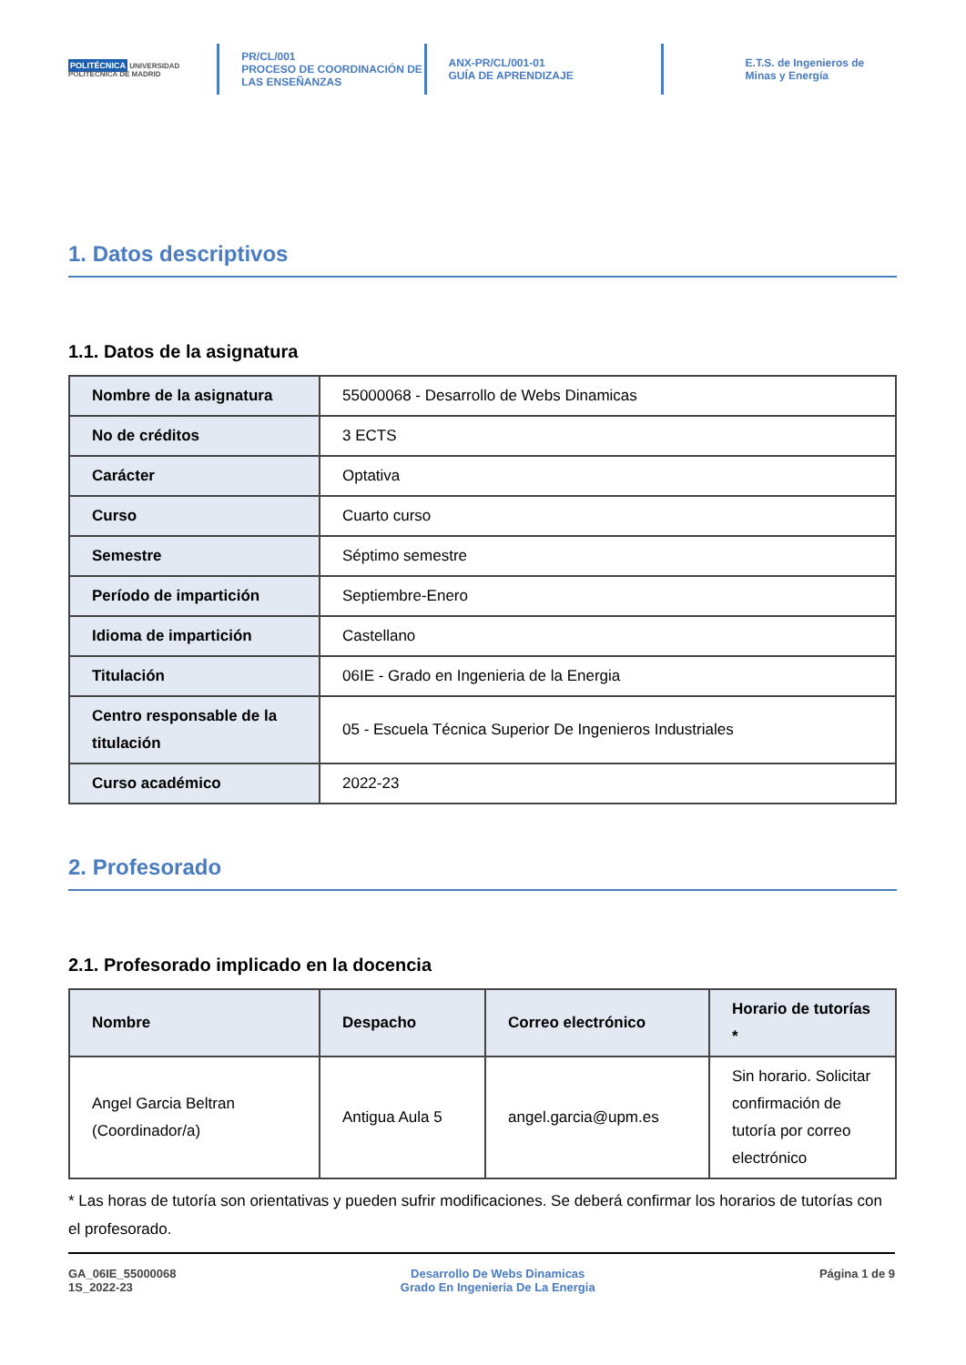POLITÉCNICA UNIVERSIDAD POLITÉCNICA DE MADRID
PR/CL/001
PROCESO DE COORDINACIÓN DE
LAS ENSEÑANZAS
ANX-PR/CL/001-01
GUÍA DE APRENDIZAJE
E.T.S. de Ingenieros de
Minas y Energía
1. Datos descriptivos
1.1. Datos de la asignatura
| Nombre de la asignatura | 55000068 - Desarrollo de Webs Dinamicas |
| No de créditos | 3 ECTS |
| Carácter | Optativa |
| Curso | Cuarto curso |
| Semestre | Séptimo semestre |
| Período de impartición | Septiembre-Enero |
| Idioma de impartición | Castellano |
| Titulación | 06IE - Grado en Ingenieria de la Energia |
| Centro responsable de la titulación | 05 - Escuela Técnica Superior De Ingenieros Industriales |
| Curso académico | 2022-23 |
2. Profesorado
2.1. Profesorado implicado en la docencia
| Nombre | Despacho | Correo electrónico | Horario de tutorías * |
| --- | --- | --- | --- |
| Angel Garcia Beltran (Coordinador/a) | Antigua Aula 5 | angel.garcia@upm.es | Sin horario. Solicitar confirmación de tutoría por correo electrónico |
* Las horas de tutoría son orientativas y pueden sufrir modificaciones. Se deberá confirmar los horarios de tutorías con el profesorado.
GA_06IE_55000068
1S_2022-23
Desarrollo De Webs Dinamicas
Grado En Ingenieria De La Energia
Página 1 de 9